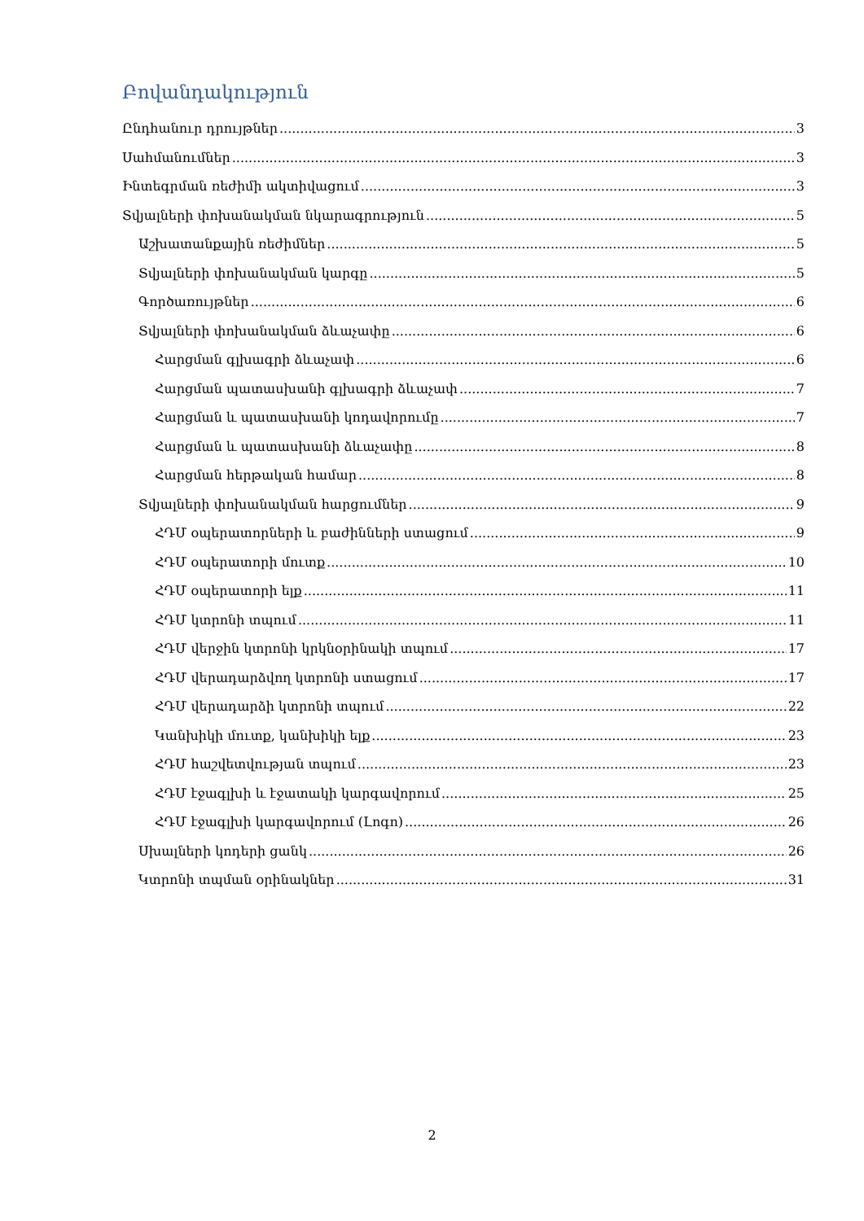Բովանդակություն
Ընդհանուր դրույթներ 3
Սահմանումներ 3
Ինտեգրման ռեժիմի ակտիվացում 3
Տվյալների փոխանակման նկարագրություն 5
Աշխատանքային ռեժիմներ 5
Տվյալների փոխանակման կարգը 5
Գործառույթներ 6
Տվյալների փոխանակման ձևաչափը 6
Հարցման գլխագրի ձևաչափ 6
Հարցման պատասխանի գլխագրի ձևաչափ 7
Հարցման և պատասխանի կոդավորումը 7
Հարցման և պատասխանի ձևաչափը 8
Հարցման հերթական համար 8
Տվյալների փոխանակման հարցումներ 9
ՀԴՄ օպերատորների և բաժինների ստացում 9
ՀԴՄ օպերատորի մուտք 10
ՀԴՄ օպերատորի ելք 11
ՀԴՄ կտրոնի տպում 11
ՀԴՄ վերջին կտրոնի կրկնօրինակի տպում 17
ՀԴՄ վերադարձվող կտրոնի ստացում 17
ՀԴՄ վերադարձի կտրոնի տպում 22
Կանխիկի մուտք, կանխիկի ելք 23
ՀԴՄ հաշվետվության տպում 23
ՀԴՄ էջագլխի և էջատակի կարգավորում 25
ՀԴՄ էջագլխի կարգավորում (Լոգո) 26
Սխալների կոդերի ցանկ 26
Կտրոնի տպման օրինակներ 31
2